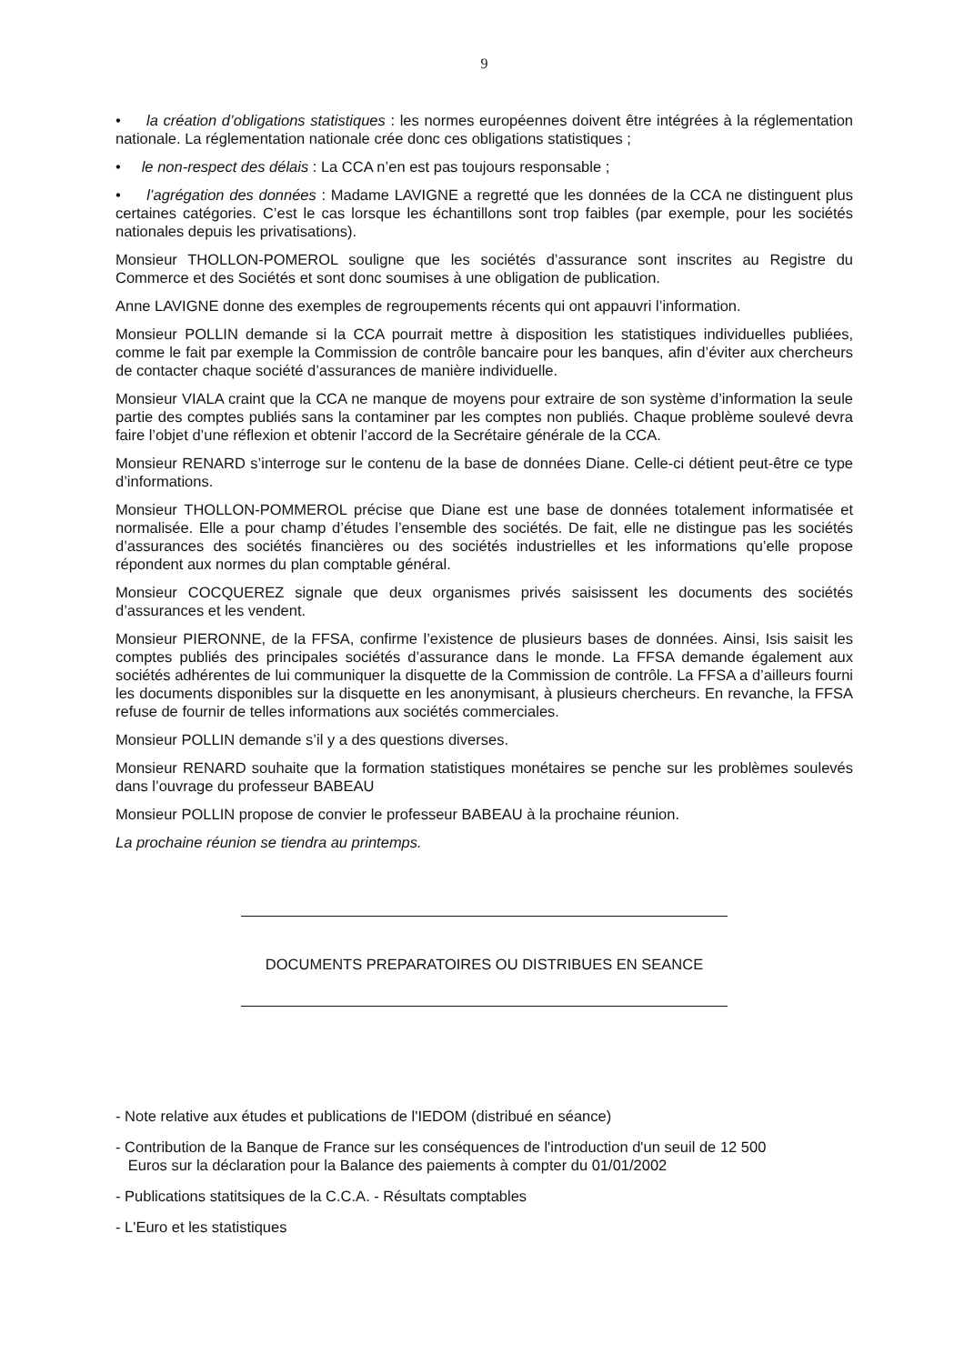9
• la création d’obligations statistiques : les normes européennes doivent être intégrées à la réglementation nationale. La réglementation nationale crée donc ces obligations statistiques ;
• le non-respect des délais : La CCA n’en est pas toujours responsable ;
• l’agrégation des données : Madame LAVIGNE a regretté que les données de la CCA ne distinguent plus certaines catégories. C’est le cas lorsque les échantillons sont trop faibles (par exemple, pour les sociétés nationales depuis les privatisations).
Monsieur THOLLON-POMEROL souligne que les sociétés d’assurance sont inscrites au Registre du Commerce et des Sociétés et sont donc soumises à une obligation de publication.
Anne LAVIGNE donne des exemples de regroupements récents qui ont appauvri l’information.
Monsieur POLLIN demande si la CCA pourrait mettre à disposition les statistiques individuelles publiées, comme le fait par exemple la Commission de contrôle bancaire pour les banques, afin d’éviter aux chercheurs de contacter chaque société d’assurances de manière individuelle.
Monsieur VIALA craint que la CCA ne manque de moyens pour extraire de son système d’information la seule partie des comptes publiés sans la contaminer par les comptes non publiés. Chaque problème soulevé devra faire l’objet d’une réflexion et obtenir l’accord de la Secrétaire générale de la CCA.
Monsieur RENARD s’interroge sur le contenu de la base de données Diane. Celle-ci détient peut-être ce type d’informations.
Monsieur THOLLON-POMMEROL précise que Diane est une base de données totalement informatisée et normalisée. Elle a pour champ d’études l’ensemble des sociétés. De fait, elle ne distingue pas les sociétés d’assurances des sociétés financières ou des sociétés industrielles et les informations qu’elle propose répondent aux normes du plan comptable général.
Monsieur COCQUEREZ signale que deux organismes privés saisissent les documents des sociétés d’assurances et les vendent.
Monsieur PIERONNE, de la FFSA, confirme l’existence de plusieurs bases de données. Ainsi, Isis saisit les comptes publiés des principales sociétés d’assurance dans le monde. La FFSA demande également aux sociétés adhérentes de lui communiquer la disquette de la Commission de contrôle. La FFSA a d’ailleurs fourni les documents disponibles sur la disquette en les anonymisant, à plusieurs chercheurs. En revanche, la FFSA refuse de fournir de telles informations aux sociétés commerciales.
Monsieur POLLIN demande s’il y a des questions diverses.
Monsieur RENARD souhaite que la formation statistiques monétaires se penche sur les problèmes soulevés dans l’ouvrage du professeur BABEAU
Monsieur POLLIN propose de convier le professeur BABEAU à la prochaine réunion.
La prochaine réunion se tiendra au printemps.
DOCUMENTS PREPARATOIRES OU DISTRIBUES EN SEANCE
- Note relative aux études et publications de l'IEDOM (distribué en séance)
- Contribution de la Banque de France sur les conséquences de l'introduction d'un seuil de 12 500
Euros sur la déclaration pour la Balance des paiements à compter du 01/01/2002
- Publications statitsiques de la C.C.A. - Résultats comptables
- L'Euro et les statistiques